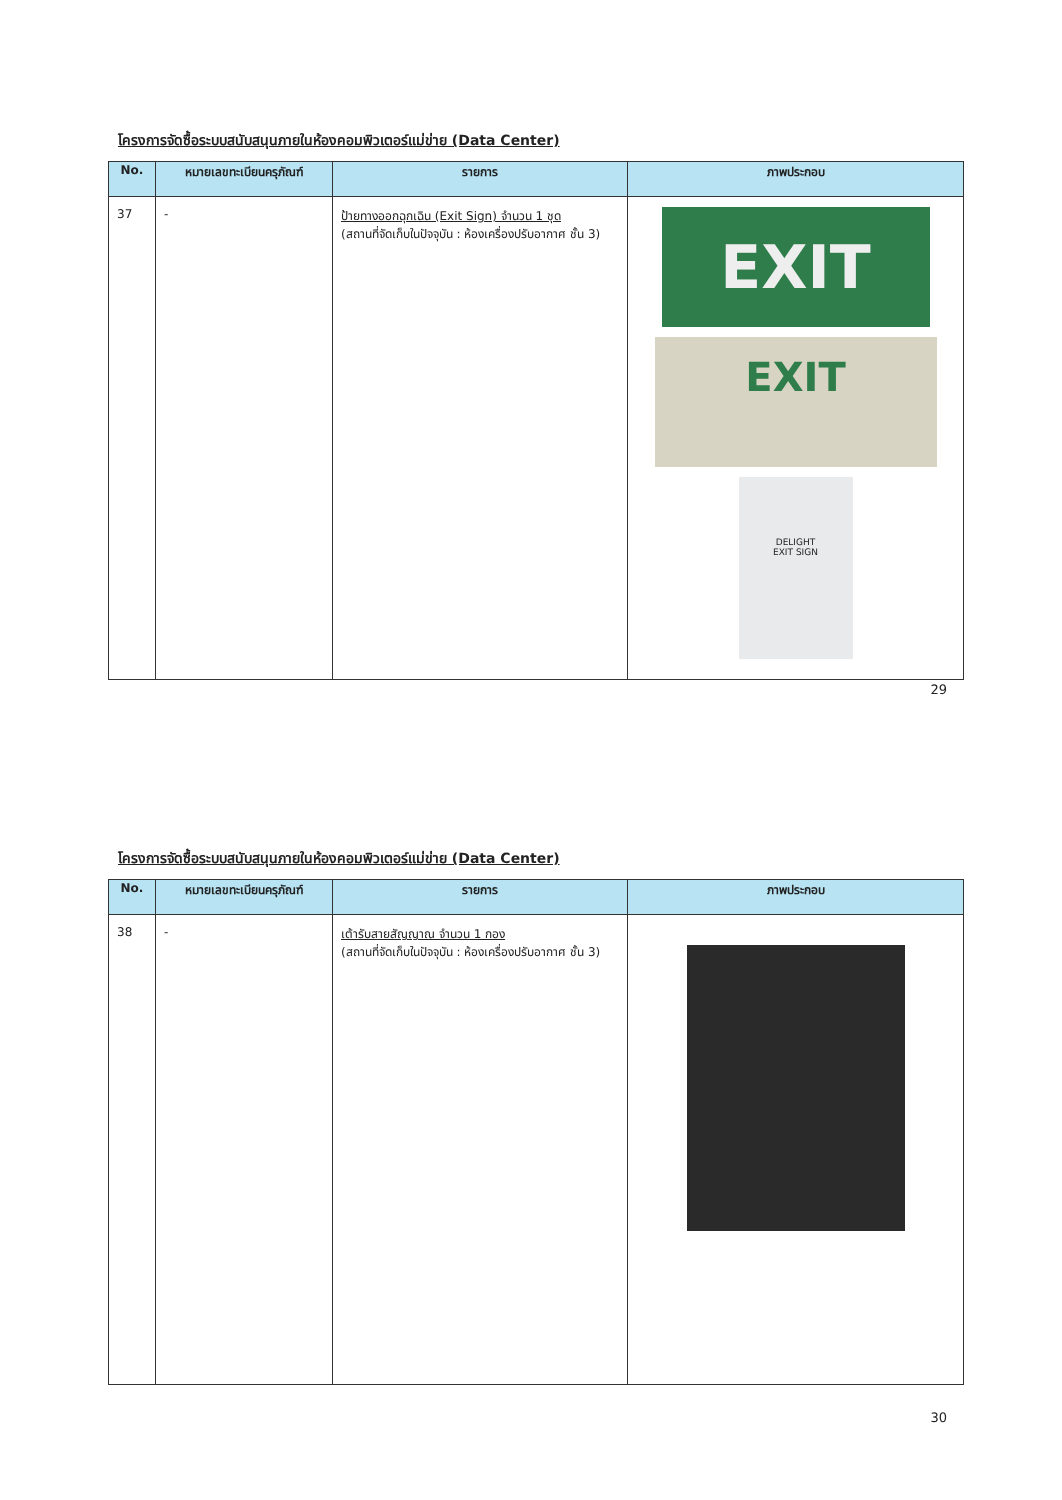โครงการจัดซื้อระบบสนับสนุนภายในห้องคอมพิวเตอร์แม่ข่าย (Data Center)
| No. | หมายเลขทะเบียนครุภัณฑ์ | รายการ | ภาพประกอบ |
| --- | --- | --- | --- |
| 37 | - | ป้ายทางออกฉุกเฉิน (Exit Sign) จำนวน 1 ชุด (สถานที่จัดเก็บในปัจจุบัน : ห้องเครื่องปรับอากาศ ชั้น 3) | EXIT EXIT DELIGHT EXIT SIGN |
29
โครงการจัดซื้อระบบสนับสนุนภายในห้องคอมพิวเตอร์แม่ข่าย (Data Center)
| No. | หมายเลขทะเบียนครุภัณฑ์ | รายการ | ภาพประกอบ |
| --- | --- | --- | --- |
| 38 | - | เต้ารับสายสัญญาณ จำนวน 1 กอง (สถานที่จัดเก็บในปัจจุบัน : ห้องเครื่องปรับอากาศ ชั้น 3) | |
30